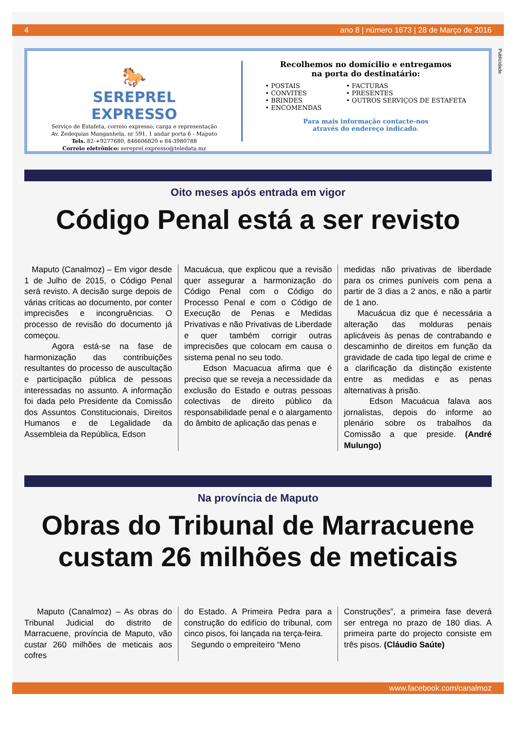4 ano 8 | número 1673 | 28 de Março de 2016
Publicidade
🐎
SEREPREL
EXPRESSO
Serviço de Estafeta, correio expresso, carga e representação
Av. Zedequias Manganhela, nr 591, 1 andar porta 6 - Maputo
Tels. 82-+9277680, 846606820 e 84-3980788
Correio eletrônico: sereprel.expresso@teledata.mz
Recolhemos no domícilio e entregamos
na porta do destinatário:
• POSTAIS
• CONVITES
• BRINDES
• ENCOMENDAS
• FACTURAS
• PRESENTES
• OUTROS SERVIÇOS DE ESTAFETA
Para mais informação contacte-nos
através do endereço indicado.
Oito meses após entrada em vigor
Código Penal está a ser revisto
Maputo (Canalmoz) – Em vigor desde 1 de Julho de 2015, o Código Penal será revisto. A decisão surge depois de várias críticas ao documento, por conter imprecisões e incongruências. O processo de revisão do documento já começou.
Agora está-se na fase de harmonização das contribuições resultantes do processo de auscultação e participação pública de pessoas interessadas no assunto. A informação foi dada pelo Presidente da Comissão dos Assuntos Constitucionais, Direitos Humanos e de Legalidade da Assembleia da República, Edson
Macuácua, que explicou que a revisão quer assegurar a harmonização do Código Penal com o Código do Processo Penal e com o Código de Execução de Penas e Medidas Privativas e não Privativas de Liberdade e quer também corrigir outras imprecisões que colocam em causa o sistema penal no seu todo.
Edson Macuacua afirma que é preciso que se reveja a necessidade da exclusão do Estado e outras pessoas colectivas de direito público da responsabilidade penal e o alargamento do âmbito de aplicação das penas e
medidas não privativas de liberdade para os crimes puníveis com pena a partir de 3 dias a 2 anos, e não a partir de 1 ano.
Macuácua diz que é necessária a alteração das molduras penais aplicáveis às penas de contrabando e descaminho de direitos em função da gravidade de cada tipo legal de crime e a clarificação da distinção existente entre as medidas e as penas alternativas à prisão.
Edson Macuácua falava aos jornalistas, depois do informe ao plenário sobre os trabalhos da Comissão a que preside. (André Mulungo)
Na província de Maputo
Obras do Tribunal de Marracuene
custam 26 milhões de meticais
Maputo (Canalmoz) – As obras do Tribunal Judicial do distrito de Marracuene, província de Maputo, vão custar 260 milhões de meticais aos cofres
do Estado. A Primeira Pedra para a construção do edifício do tribunal, com cinco pisos, foi lançada na terça-feira.
Segundo o empreiteiro “Meno
Construções”, a primeira fase deverá ser entrega no prazo de 180 dias. A primeira parte do projecto consiste em três pisos. (Cláudio Saúte)
www.facebook.com/canalmoz